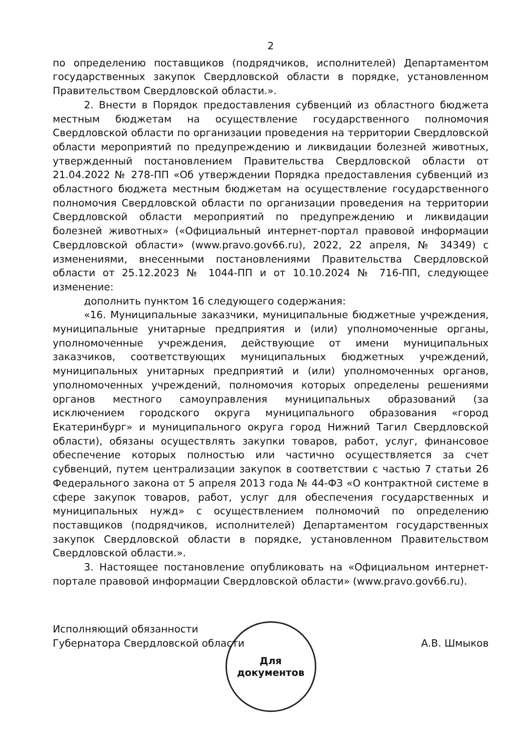2
по определению поставщиков (подрядчиков, исполнителей) Департаментом государственных закупок Свердловской области в порядке, установленном Правительством Свердловской области.».
2. Внести в Порядок предоставления субвенций из областного бюджета местным бюджетам на осуществление государственного полномочия Свердловской области по организации проведения на территории Свердловской области мероприятий по предупреждению и ликвидации болезней животных, утвержденный постановлением Правительства Свердловской области от 21.04.2022 № 278-ПП «Об утверждении Порядка предоставления субвенций из областного бюджета местным бюджетам на осуществление государственного полномочия Свердловской области по организации проведения на территории Свердловской области мероприятий по предупреждению и ликвидации болезней животных» («Официальный интернет-портал правовой информации Свердловской области» (www.pravo.gov66.ru), 2022, 22 апреля, № 34349) с изменениями, внесенными постановлениями Правительства Свердловской области от 25.12.2023 № 1044-ПП и от 10.10.2024 № 716-ПП, следующее изменение:
дополнить пунктом 16 следующего содержания:
«16. Муниципальные заказчики, муниципальные бюджетные учреждения, муниципальные унитарные предприятия и (или) уполномоченные органы, уполномоченные учреждения, действующие от имени муниципальных заказчиков, соответствующих муниципальных бюджетных учреждений, муниципальных унитарных предприятий и (или) уполномоченных органов, уполномоченных учреждений, полномочия которых определены решениями органов местного самоуправления муниципальных образований (за исключением городского округа муниципального образования «город Екатеринбург» и муниципального округа город Нижний Тагил Свердловской области), обязаны осуществлять закупки товаров, работ, услуг, финансовое обеспечение которых полностью или частично осуществляется за счет субвенций, путем централизации закупок в соответствии с частью 7 статьи 26 Федерального закона от 5 апреля 2013 года № 44-ФЗ «О контрактной системе в сфере закупок товаров, работ, услуг для обеспечения государственных и муниципальных нужд» с осуществлением полномочий по определению поставщиков (подрядчиков, исполнителей) Департаментом государственных закупок Свердловской области в порядке, установленном Правительством Свердловской области.».
3. Настоящее постановление опубликовать на «Официальном интернет-портале правовой информации Свердловской области» (www.pravo.gov66.ru).
Исполняющий обязанности
Губернатора Свердловской области
А.В. Шмыков
Для
документов